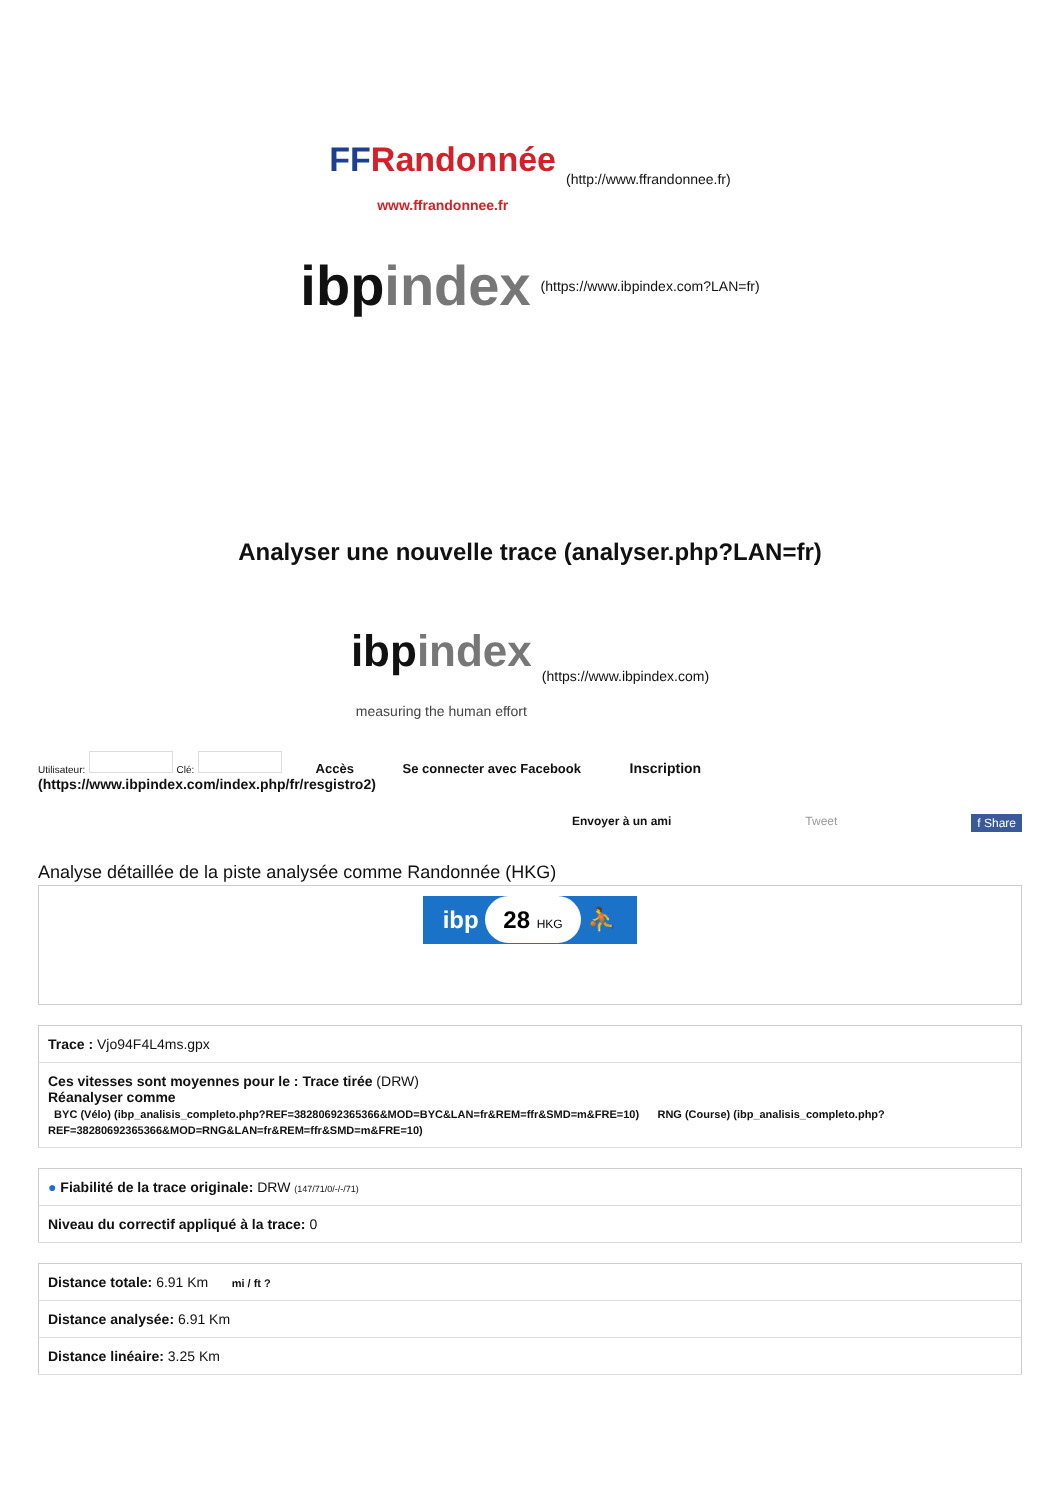FFRandonnée
www.ffrandonnee.fr (http://www.ffrandonnee.fr)
ibpindex (https://www.ibpindex.com?LAN=fr)
Analyser une nouvelle trace (analyser.php?LAN=fr)
ibpindex
measuring the human effort (https://www.ibpindex.com)
Utilisateur: Clé: Accès Se connecter avec Facebook Inscription
(https://www.ibpindex.com/index.php/fr/resgistro2)
Envoyer à un ami Tweet f Share
Analyse détaillée de la piste analysée comme Randonnée (HKG)
ibp 28 HKG ⛹
| Trace : Vjo94F4L4ms.gpx |
| Ces vitesses sont moyennes pour le : Trace tirée (DRW) Réanalyser comme BYC (Vélo) (ibp_analisis_completo.php?REF=38280692365366&MOD=BYC&LAN=fr&REM=ffr&SMD=m&FRE=10) RNG (Course) (ibp_analisis_completo.php?REF=38280692365366&MOD=RNG&LAN=fr&REM=ffr&SMD=m&FRE=10) |
| ● Fiabilité de la trace originale: DRW (147/71/0/-/-/71) |
| Niveau du correctif appliqué à la trace: 0 |
| Distance totale: 6.91 Km mi / ft ? |
| Distance analysée: 6.91 Km |
| Distance linéaire: 3.25 Km |